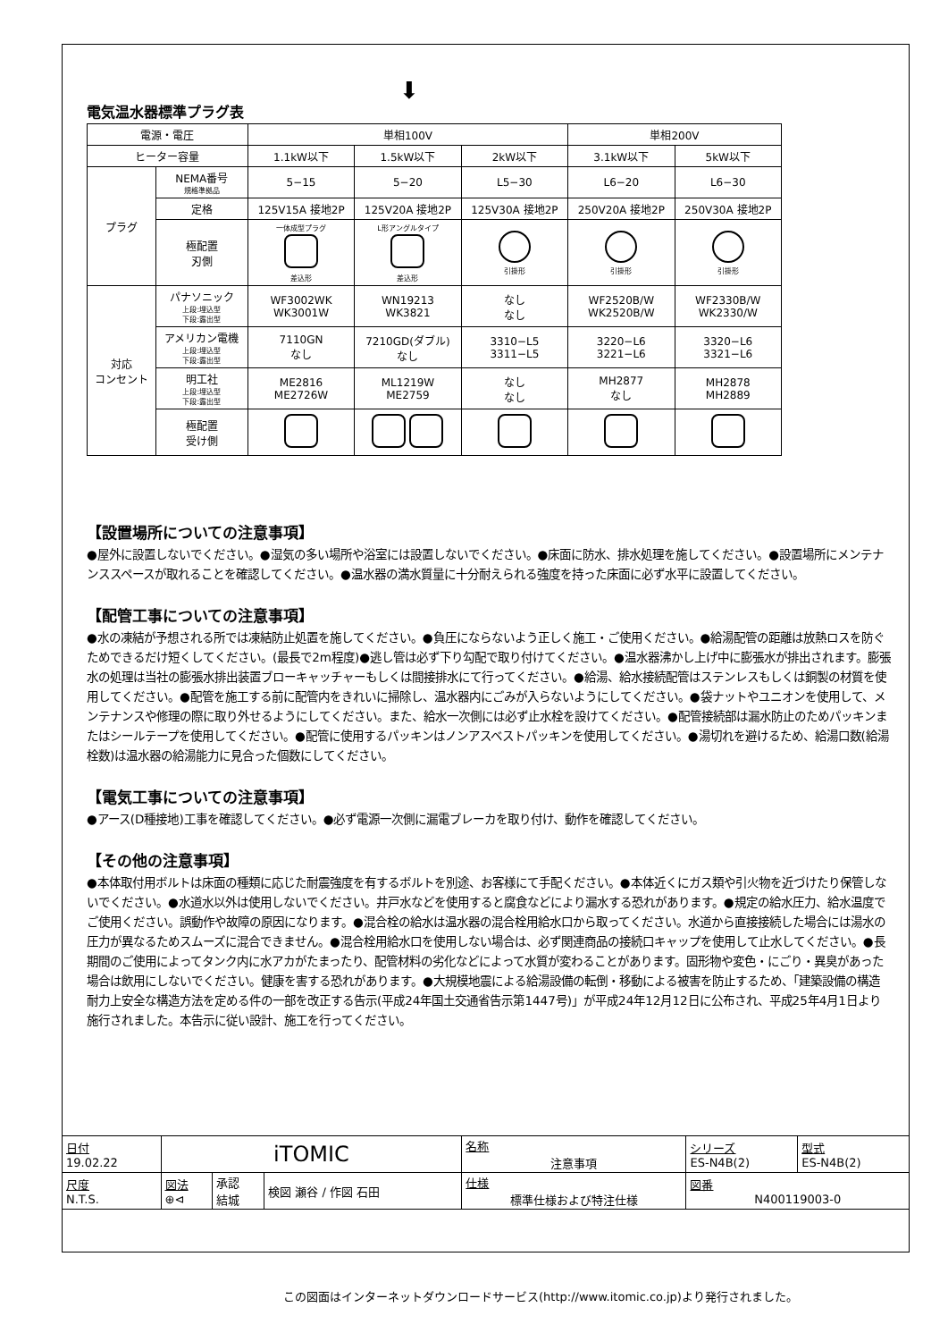⬇
電気温水器標準プラグ表
| 電源・電圧 | | 単相100V | | | 単相200V | |
| ヒーター容量 | | 1.1kW以下 | 1.5kW以下 | 2kW以下 | 3.1kW以下 | 5kW以下 |
| プラグ | NEMA番号 規格準拠品 | 5−15 | 5−20 | L5−30 | L6−20 | L6−30 |
| | 定格 | 125V15A 接地2P | 125V20A 接地2P | 125V30A 接地2P | 250V20A 接地2P | 250V30A 接地2P |
| | 極配置 刃側 | 一体成型プラグ 差込形 | L形アングルタイプ 差込形 | 引掛形 | 引掛形 | 引掛形 |
| 対応 コンセント | パナソニック 上段:埋込型 下段:露出型 | WF3002WK WK3001W | WN19213 WK3821 | なし なし | WF2520B/W WK2520B/W | WF2330B/W WK2330/W |
| | アメリカン電機 上段:埋込型 下段:露出型 | 7110GN なし | 7210GD(ダブル) なし | 3310−L5 3311−L5 | 3220−L6 3221−L6 | 3320−L6 3321−L6 |
| | 明工社 上段:埋込型 下段:露出型 | ME2816 ME2726W | ML1219W ME2759 | なし なし | MH2877 なし | MH2878 MH2889 |
| | 極配置 受け側 | | | | | |
【設置場所についての注意事項】
●屋外に設置しないでください。●湿気の多い場所や浴室には設置しないでください。●床面に防水、排水処理を施してください。●設置場所にメンテナンススペースが取れることを確認してください。●温水器の満水質量に十分耐えられる強度を持った床面に必ず水平に設置してください。
【配管工事についての注意事項】
●水の凍結が予想される所では凍結防止処置を施してください。●負圧にならないよう正しく施工・ご使用ください。●給湯配管の距離は放熱ロスを防ぐためできるだけ短くしてください。(最長で2m程度)●逃し管は必ず下り勾配で取り付けてください。●温水器沸かし上げ中に膨張水が排出されます。膨張水の処理は当社の膨張水排出装置ブローキャッチャーもしくは間接排水にて行ってください。●給湯、給水接続配管はステンレスもしくは銅製の材質を使用してください。●配管を施工する前に配管内をきれいに掃除し、温水器内にごみが入らないようにしてください。●袋ナットやユニオンを使用して、メンテナンスや修理の際に取り外せるようにしてください。また、給水一次側には必ず止水栓を設けてください。●配管接続部は漏水防止のためパッキンまたはシールテープを使用してください。●配管に使用するパッキンはノンアスベストパッキンを使用してください。●湯切れを避けるため、給湯口数(給湯栓数)は温水器の給湯能力に見合った個数にしてください。
【電気工事についての注意事項】
●アース(D種接地)工事を確認してください。●必ず電源一次側に漏電ブレーカを取り付け、動作を確認してください。
【その他の注意事項】
●本体取付用ボルトは床面の種類に応じた耐震強度を有するボルトを別途、お客様にて手配ください。●本体近くにガス類や引火物を近づけたり保管しないでください。●水道水以外は使用しないでください。井戸水などを使用すると腐食などにより漏水する恐れがあります。●規定の給水圧力、給水温度でご使用ください。誤動作や故障の原因になります。●混合栓の給水は温水器の混合栓用給水口から取ってください。水道から直接接続した場合には湯水の圧力が異なるためスムーズに混合できません。●混合栓用給水口を使用しない場合は、必ず関連商品の接続口キャップを使用して止水してください。●長期間のご使用によってタンク内に水アカがたまったり、配管材料の劣化などによって水質が変わることがあります。固形物や変色・にごり・異臭があった場合は飲用にしないでください。健康を害する恐れがあります。●大規模地震による給湯設備の転倒・移動による被害を防止するため、「建築設備の構造耐力上安全な構造方法を定める件の一部を改正する告示(平成24年国土交通省告示第1447号)」が平成24年12月12日に公布され、平成25年4月1日より施行されました。本告示に従い設計、施工を行ってください。
| 日付 19.02.22 | iTOMIC | | | 名称 注意事項 | シリーズ ES-N4B(2) | 型式 ES-N4B(2) |
| 尺度 N.T.S. | 図法 ⊕⊲ | 承認 結城 | 検図 瀬谷 / 作図 石田 | 仕様 標準仕様および特注仕様 | 図番 N400119003-0 | |
この図面はインターネットダウンロードサービス(http://www.itomic.co.jp)より発行されました。